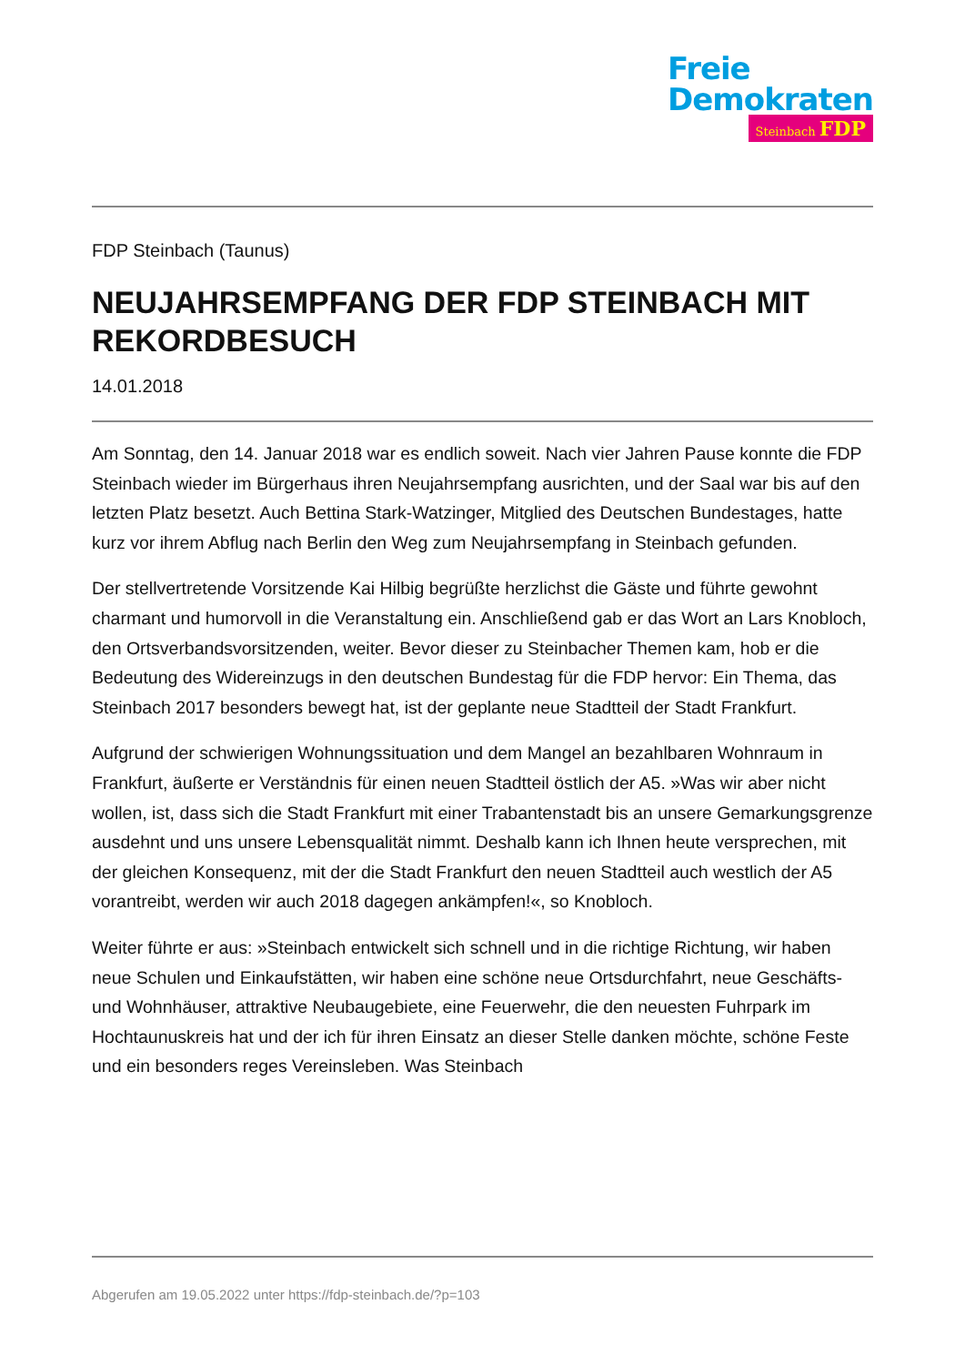Freie
Demokraten
Steinbach FDP
FDP Steinbach (Taunus)
NEUJAHRSEMPFANG DER FDP STEINBACH MIT REKORDBESUCH
14.01.2018
Am Sonntag, den 14. Januar 2018 war es endlich soweit. Nach vier Jahren Pause konnte die FDP Steinbach wieder im Bürgerhaus ihren Neujahrsempfang ausrichten, und der Saal war bis auf den letzten Platz besetzt. Auch Bettina Stark-Watzinger, Mitglied des Deutschen Bundestages, hatte kurz vor ihrem Abflug nach Berlin den Weg zum Neujahrsempfang in Steinbach gefunden.
Der stellvertretende Vorsitzende Kai Hilbig begrüßte herzlichst die Gäste und führte gewohnt charmant und humorvoll in die Veranstaltung ein. Anschließend gab er das Wort an Lars Knobloch, den Ortsverbandsvorsitzenden, weiter. Bevor dieser zu Steinbacher Themen kam, hob er die Bedeutung des Widereinzugs in den deutschen Bundestag für die FDP hervor: Ein Thema, das Steinbach 2017 besonders bewegt hat, ist der geplante neue Stadtteil der Stadt Frankfurt.
Aufgrund der schwierigen Wohnungssituation und dem Mangel an bezahlbaren Wohnraum in Frankfurt, äußerte er Verständnis für einen neuen Stadtteil östlich der A5. »Was wir aber nicht wollen, ist, dass sich die Stadt Frankfurt mit einer Trabantenstadt bis an unsere Gemarkungsgrenze ausdehnt und uns unsere Lebensqualität nimmt. Deshalb kann ich Ihnen heute versprechen, mit der gleichen Konsequenz, mit der die Stadt Frankfurt den neuen Stadtteil auch westlich der A5 vorantreibt, werden wir auch 2018 dagegen ankämpfen!«, so Knobloch.
Weiter führte er aus: »Steinbach entwickelt sich schnell und in die richtige Richtung, wir haben neue Schulen und Einkaufstätten, wir haben eine schöne neue Ortsdurchfahrt, neue Geschäfts- und Wohnhäuser, attraktive Neubaugebiete, eine Feuerwehr, die den neuesten Fuhrpark im Hochtaunuskreis hat und der ich für ihren Einsatz an dieser Stelle danken möchte, schöne Feste und ein besonders reges Vereinsleben. Was Steinbach
Abgerufen am 19.05.2022 unter https://fdp-steinbach.de/?p=103